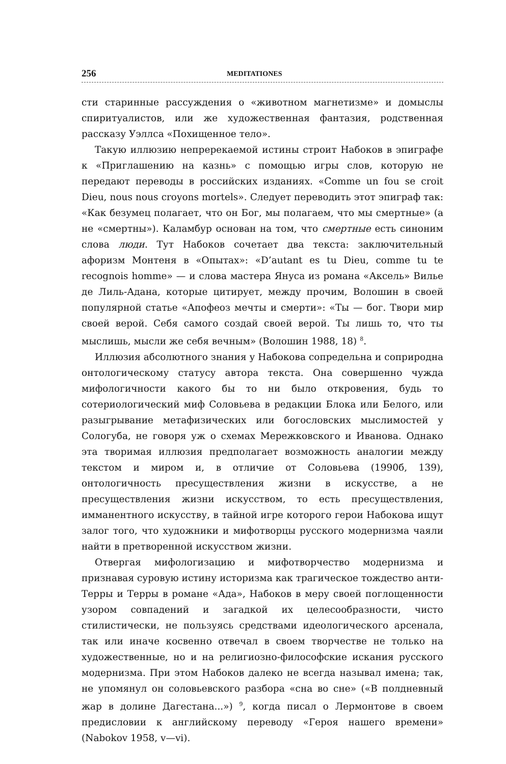256 MEDITATIONES
сти старинные рассуждения о «животном магнетизме» и домыслы спиритуалистов, или же художественная фантазия, родственная рассказу Уэллса «Похищенное тело».
Такую иллюзию непререкаемой истины строит Набоков в эпиграфе к «Приглашению на казнь» с помощью игры слов, которую не передают переводы в российских изданиях. «Comme un fou se croit Dieu, nous nous croyons mortels». Следует переводить этот эпиграф так: «Как безумец полагает, что он Бог, мы полагаем, что мы смертные» (а не «смертны»). Каламбур основан на том, что смертные есть синоним слова люди. Тут Набоков сочетает два текста: заключительный афоризм Монтеня в «Опытах»: «D’autant es tu Dieu, comme tu te recognois homme» — и слова мастера Януса из романа «Аксель» Вилье де Лиль-Адана, которые цитирует, между прочим, Волошин в своей популярной статье «Апофеоз мечты и смерти»: «Ты — бог. Твори мир своей верой. Себя самого создай своей верой. Ты лишь то, что ты мыслишь, мысли же себя вечным» (Волошин 1988, 18) <sup>8</sup>.
Иллюзия абсолютного знания у Набокова сопредельна и соприродна онтологическому статусу автора текста. Она совершенно чужда мифологичности какого бы то ни было откровения, будь то сотериологический миф Соловьева в редакции Блока или Белого, или разыгрывание метафизических или богословских мыслимостей у Сологуба, не говоря уж о схемах Мережковского и Иванова. Однако эта творимая иллюзия предполагает возможность аналогии между текстом и миром и, в отличие от Соловьева (1990б, 139), онтологичность пресуществления жизни в искусстве, а не пресуществления жизни искусством, то есть пресуществления, имманентного искусству, в тайной игре которого герои Набокова ищут залог того, что художники и мифотворцы русского модернизма чаяли найти в претворенной искусством жизни.
Отвергая мифологизацию и мифотворчество модернизма и признавая суровую истину историзма как трагическое тождество анти-Терры и Терры в романе «Ада», Набоков в меру своей поглощенности узором совпадений и загадкой их целесообразности, чисто стилистически, не пользуясь средствами идеологического арсенала, так или иначе косвенно отвечал в своем творчестве не только на художественные, но и на религиозно-философские искания русского модернизма. При этом Набоков далеко не всегда называл имена; так, не упомянул он соловьевского разбора «сна во сне» («В полдневный жар в долине Дагестана...») <sup>9</sup>, когда писал о Лермонтове в своем предисловии к английскому переводу «Героя нашего времени» (Nabokov 1958, v—vi).